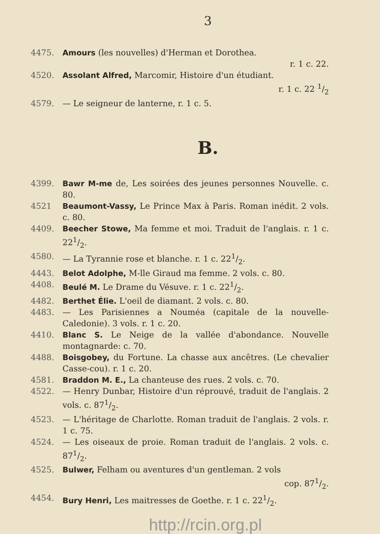3
4475. Amours (les nouvelles) d'Herman et Dorothea.
r. 1 c. 22.
4520. Assolant Alfred, Marcomir, Histoire d'un étudiant.
r. 1 c. 22 1/2
4579. — Le seigneur de lanterne, r. 1 c. 5.
B.
4399. Bawr M-me de, Les soirées des jeunes personnes Nouvelle. c. 80.
4521 Beaumont-Vassy, Le Prince Max à Paris. Roman inédit. 2 vols. c. 80.
4409. Beecher Stowe, Ma femme et moi. Traduit de l'anglais. r. 1 c. 221/2.
4580. — La Tyrannie rose et blanche. r. 1 c. 221/2.
4443. Belot Adolphe, M-lle Giraud ma femme. 2 vols. c. 80.
4408. Beulé M. Le Drame du Vésuve. r. 1 c. 221/2.
4482. Berthet Élie. L'oeil de diamant. 2 vols. c. 80.
4483. — Les Parisiennes a Nouméa (capitale de la nouvelle-Caledonie). 3 vols. r. 1 c. 20.
4410. Blanc S. Le Neige de la vallée d'abondance. Nouvelle montagnarde: c. 70.
4488. Boisgobey, du Fortune. La chasse aux ancêtres. (Le chevalier Casse-cou). r. 1 c. 20.
4581. Braddon M. E., La chanteuse des rues. 2 vols. c. 70.
4522. — Henry Dunbar, Histoire d'un réprouvé, traduit de l'anglais. 2 vols. c. 871/2.
4523. — L'héritage de Charlotte. Roman traduit de l'anglais. 2 vols. r. 1 c. 75.
4524. — Les oiseaux de proie. Roman traduit de l'anglais. 2 vols. c. 871/2.
4525. Bulwer, Felham ou aventures d'un gentleman. 2 vols
cop. 871/2.
4454. Bury Henri, Les maitresses de Goethe. r. 1 c. 221/2.
http://rcin.org.pl